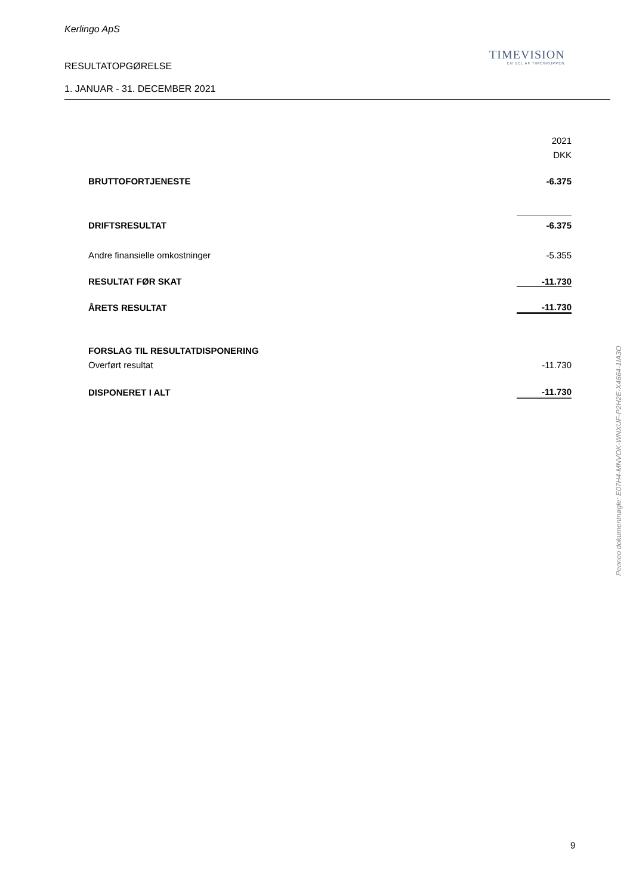Kerlingo ApS
TIMEVISION
EN DEL AF TIMEGRUPPEN
RESULTATOPGØRELSE
1. JANUAR - 31. DECEMBER 2021
| | 2021 |
| | DKK |
| BRUTTOFORTJENESTE | -6.375 |
| DRIFTSRESULTAT | -6.375 |
| Andre finansielle omkostninger | -5.355 |
| RESULTAT FØR SKAT | -11.730 |
| ÅRETS RESULTAT | -11.730 |
| FORSLAG TIL RESULTATDISPONERING | |
| Overført resultat | -11.730 |
| DISPONERET I ALT | -11.730 |
Penneo dokumentnøgle: E07H4-MNVOK-WNXUF-P2H2E-X4664-1IA3O
9